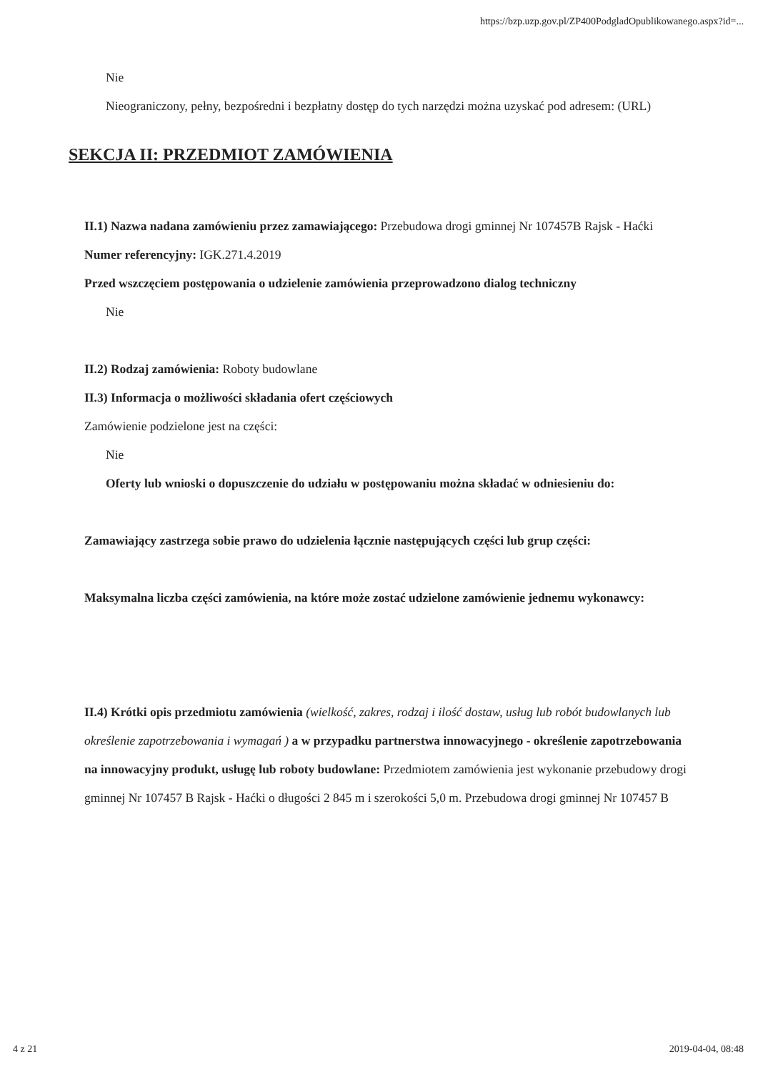https://bzp.uzp.gov.pl/ZP400PodgladOpublikowanego.aspx?id=...
Nie
Nieograniczony, pełny, bezpośredni i bezpłatny dostęp do tych narzędzi można uzyskać pod adresem: (URL)
SEKCJA II: PRZEDMIOT ZAMÓWIENIA
II.1) Nazwa nadana zamówieniu przez zamawiającego: Przebudowa drogi gminnej Nr 107457B Rajsk - Haćki
Numer referencyjny: IGK.271.4.2019
Przed wszczęciem postępowania o udzielenie zamówienia przeprowadzono dialog techniczny
Nie
II.2) Rodzaj zamówienia: Roboty budowlane
II.3) Informacja o możliwości składania ofert częściowych
Zamówienie podzielone jest na części:
Nie
Oferty lub wnioski o dopuszczenie do udziału w postępowaniu można składać w odniesieniu do:
Zamawiający zastrzega sobie prawo do udzielenia łącznie następujących części lub grup części:
Maksymalna liczba części zamówienia, na które może zostać udzielone zamówienie jednemu wykonawcy:
II.4) Krótki opis przedmiotu zamówienia (wielkość, zakres, rodzaj i ilość dostaw, usług lub robót budowlanych lub określenie zapotrzebowania i wymagań ) a w przypadku partnerstwa innowacyjnego - określenie zapotrzebowania na innowacyjny produkt, usługę lub roboty budowlane: Przedmiotem zamówienia jest wykonanie przebudowy drogi gminnej Nr 107457 B Rajsk - Haćki o długości 2 845 m i szerokości 5,0 m. Przebudowa drogi gminnej Nr 107457 B
4 z 21 2019-04-04, 08:48